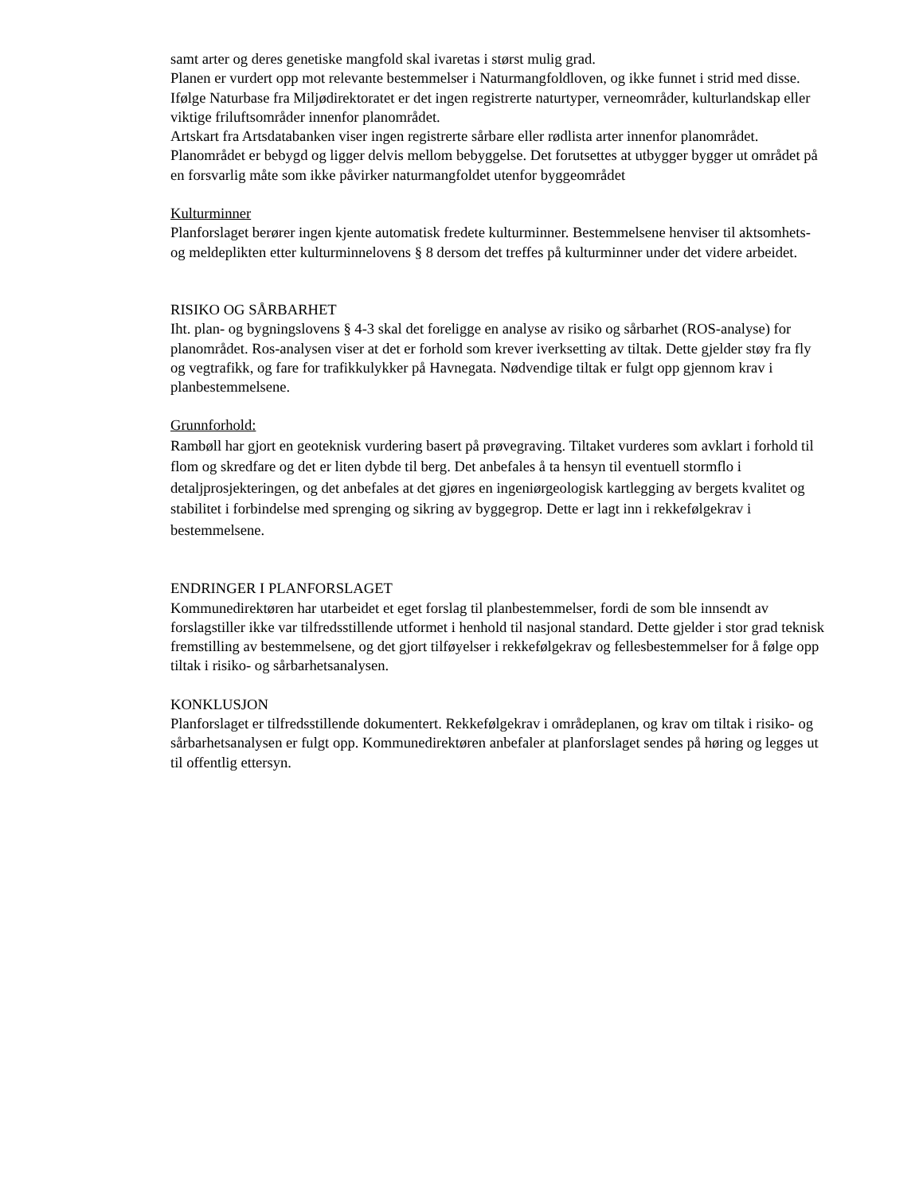samt arter og deres genetiske mangfold skal ivaretas i størst mulig grad.
Planen er vurdert opp mot relevante bestemmelser i Naturmangfoldloven, og ikke funnet i strid med disse. Ifølge Naturbase fra Miljødirektoratet er det ingen registrerte naturtyper, verneområder, kulturlandskap eller viktige friluftsområder innenfor planområdet.
Artskart fra Artsdatabanken viser ingen registrerte sårbare eller rødlista arter innenfor planområdet.
Planområdet er bebygd og ligger delvis mellom bebyggelse. Det forutsettes at utbygger bygger ut området på en forsvarlig måte som ikke påvirker naturmangfoldet utenfor byggeområdet
Kulturminner
Planforslaget berører ingen kjente automatisk fredete kulturminner. Bestemmelsene henviser til aktsomhets- og meldeplikten etter kulturminnelovens § 8 dersom det treffes på kulturminner under det videre arbeidet.
RISIKO OG SÅRBARHET
Iht. plan- og bygningslovens § 4-3 skal det foreligge en analyse av risiko og sårbarhet (ROS-analyse) for planområdet. Ros-analysen viser at det er forhold som krever iverksetting av tiltak. Dette gjelder støy fra fly og vegtrafikk, og fare for trafikkulykker på Havnegata. Nødvendige tiltak er fulgt opp gjennom krav i planbestemmelsene.
Grunnforhold:
Rambøll har gjort en geoteknisk vurdering basert på prøvegraving. Tiltaket vurderes som avklart i forhold til flom og skredfare og det er liten dybde til berg. Det anbefales å ta hensyn til eventuell stormflo i detaljprosjekteringen, og det anbefales at det gjøres en ingeniørgeologisk kartlegging av bergets kvalitet og stabilitet i forbindelse med sprenging og sikring av byggegrop. Dette er lagt inn i rekkefølgekrav i bestemmelsene.
ENDRINGER I PLANFORSLAGET
Kommunedirektøren har utarbeidet et eget forslag til planbestemmelser, fordi de som ble innsendt av forslagstiller ikke var tilfredsstillende utformet i henhold til nasjonal standard. Dette gjelder i stor grad teknisk fremstilling av bestemmelsene, og det gjort tilføyelser i rekkefølgekrav og fellesbestemmelser for å følge opp tiltak i risiko- og sårbarhetsanalysen.
KONKLUSJON
Planforslaget er tilfredsstillende dokumentert. Rekkefølgekrav i områdeplanen, og krav om tiltak i risiko- og sårbarhetsanalysen er fulgt opp. Kommunedirektøren anbefaler at planforslaget sendes på høring og legges ut til offentlig ettersyn.